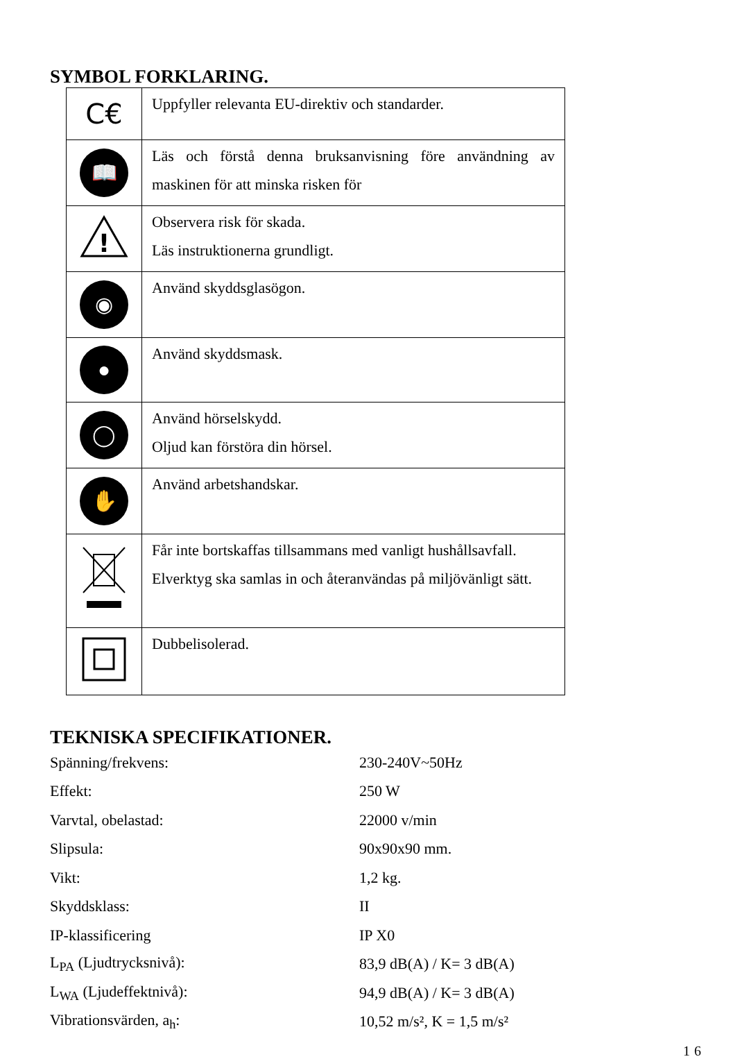SYMBOL FORKLARING.
| C€ | Uppfyller relevanta EU-direktiv och standarder. |
| 📖 | Läs och förstå denna bruksanvisning före användning av maskinen för att minska risken för |
| ! | Observera risk för skada. Läs instruktionerna grundligt. |
| ◉ | Använd skyddsglasögon. |
| ● | Använd skyddsmask. |
| ◯ | Använd hörselskydd. Oljud kan förstöra din hörsel. |
| ✋ | Använd arbetshandskar. |
| | Får inte bortskaffas tillsammans med vanligt hushållsavfall. Elverktyg ska samlas in och återanvändas på miljövänligt sätt. |
| | Dubbelisolerad. |
TEKNISKA SPECIFIKATIONER.
| Spänning/frekvens: | 230-240V~50Hz |
| Effekt: | 250 W |
| Varvtal, obelastad: | 22000 v/min |
| Slipsula: | 90x90x90 mm. |
| Vikt: | 1,2 kg. |
| Skyddsklass: | II |
| IP-klassificering | IP X0 |
| L<sub>PA</sub> (Ljudtrycksnivå): | 83,9 dB(A) / K= 3 dB(A) |
| L<sub>WA</sub> (Ljudeffektnivå): | 94,9 dB(A) / K= 3 dB(A) |
| Vibrationsvärden, a<sub>h</sub>: | 10,52 m/s², K = 1,5 m/s² |
16